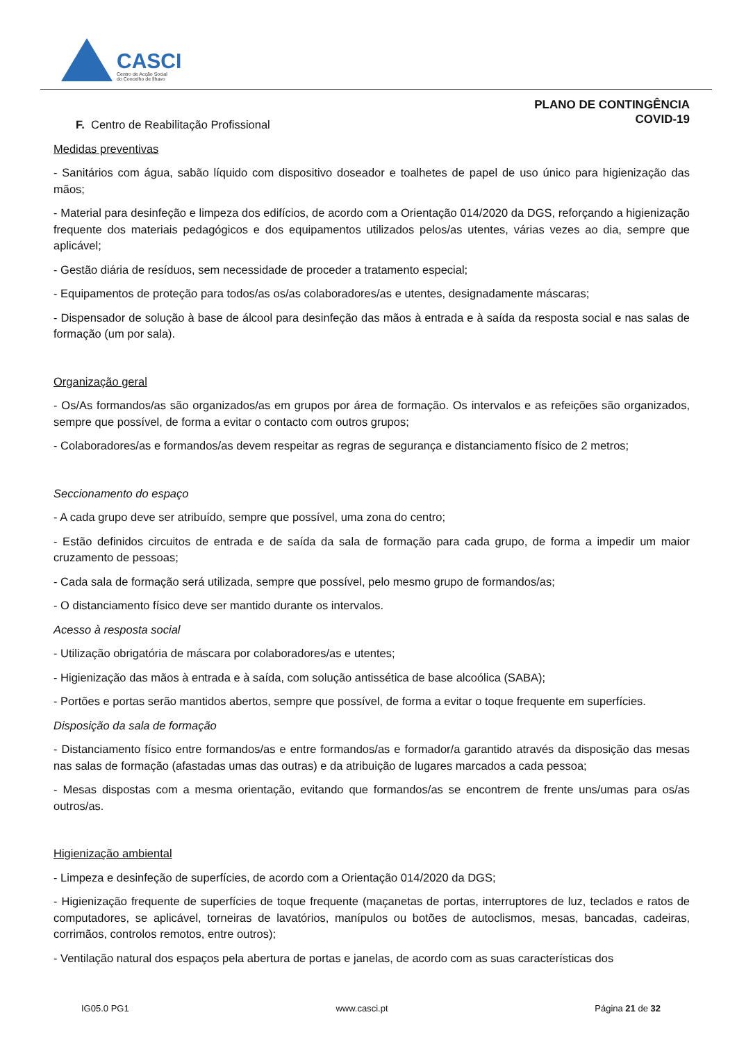CASCI
Centro de Acção Social
do Concelho de Ílhavo
PLANO DE CONTINGÊNCIA
COVID-19
F. Centro de Reabilitação Profissional
Medidas preventivas
- Sanitários com água, sabão líquido com dispositivo doseador e toalhetes de papel de uso único para higienização das mãos;
- Material para desinfeção e limpeza dos edifícios, de acordo com a Orientação 014/2020 da DGS, reforçando a higienização frequente dos materiais pedagógicos e dos equipamentos utilizados pelos/as utentes, várias vezes ao dia, sempre que aplicável;
- Gestão diária de resíduos, sem necessidade de proceder a tratamento especial;
- Equipamentos de proteção para todos/as os/as colaboradores/as e utentes, designadamente máscaras;
- Dispensador de solução à base de álcool para desinfeção das mãos à entrada e à saída da resposta social e nas salas de formação (um por sala).
Organização geral
- Os/As formandos/as são organizados/as em grupos por área de formação. Os intervalos e as refeições são organizados, sempre que possível, de forma a evitar o contacto com outros grupos;
- Colaboradores/as e formandos/as devem respeitar as regras de segurança e distanciamento físico de 2 metros;
Seccionamento do espaço
- A cada grupo deve ser atribuído, sempre que possível, uma zona do centro;
- Estão definidos circuitos de entrada e de saída da sala de formação para cada grupo, de forma a impedir um maior cruzamento de pessoas;
- Cada sala de formação será utilizada, sempre que possível, pelo mesmo grupo de formandos/as;
- O distanciamento físico deve ser mantido durante os intervalos.
Acesso à resposta social
- Utilização obrigatória de máscara por colaboradores/as e utentes;
- Higienização das mãos à entrada e à saída, com solução antissética de base alcoólica (SABA);
- Portões e portas serão mantidos abertos, sempre que possível, de forma a evitar o toque frequente em superfícies.
Disposição da sala de formação
- Distanciamento físico entre formandos/as e entre formandos/as e formador/a garantido através da disposição das mesas nas salas de formação (afastadas umas das outras) e da atribuição de lugares marcados a cada pessoa;
- Mesas dispostas com a mesma orientação, evitando que formandos/as se encontrem de frente uns/umas para os/as outros/as.
Higienização ambiental
- Limpeza e desinfeção de superfícies, de acordo com a Orientação 014/2020 da DGS;
- Higienização frequente de superfícies de toque frequente (maçanetas de portas, interruptores de luz, teclados e ratos de computadores, se aplicável, torneiras de lavatórios, manípulos ou botões de autoclismos, mesas, bancadas, cadeiras, corrimãos, controlos remotos, entre outros);
- Ventilação natural dos espaços pela abertura de portas e janelas, de acordo com as suas características dos
IG05.0 PG1 www.casci.pt Página 21 de 32